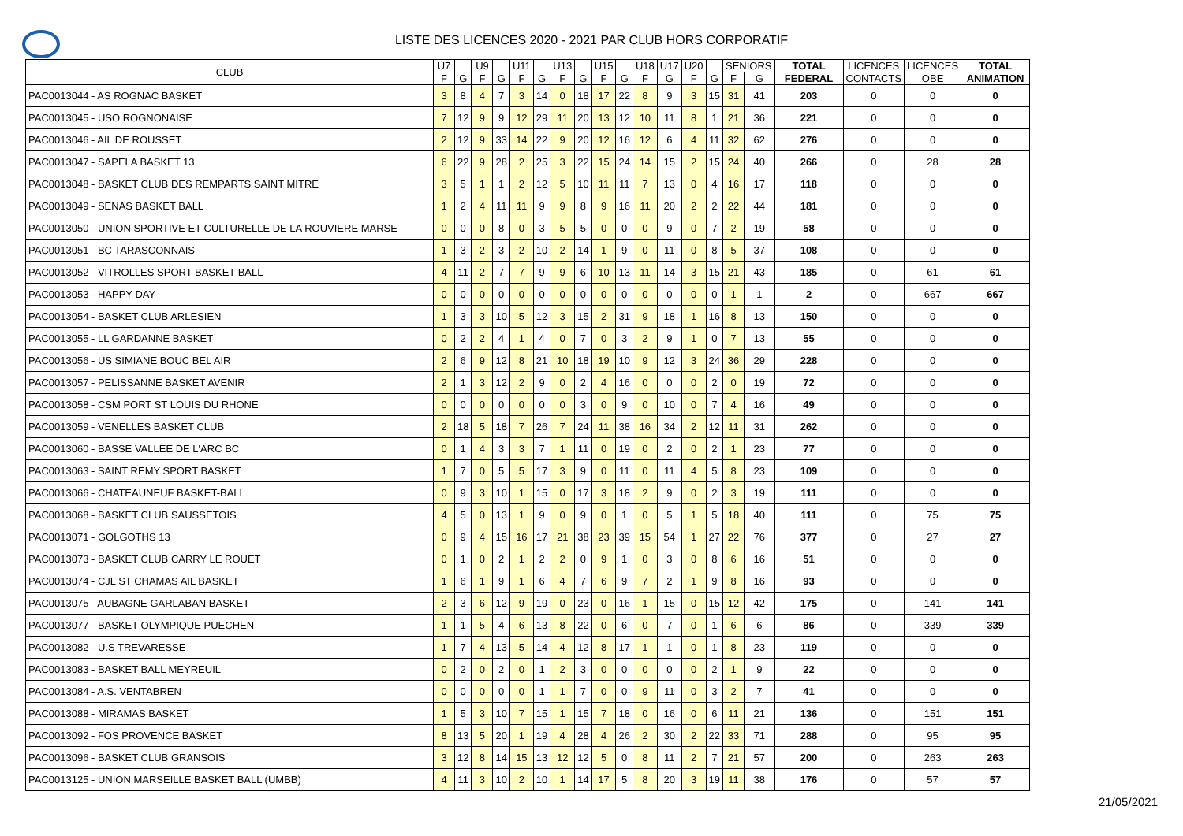LISTE DES LICENCES 2020 - 2021 PAR CLUB HORS CORPORATIF
| CLUB | U7 | | U9 | | U11 | | U13 | | U15 | | U18 | U17 | U20 | | SENIORS | | TOTAL | LICENCES | LICENCES | TOTAL |
| --- | --- | --- | --- | --- | --- | --- | --- | --- | --- | --- | --- | --- | --- | --- | --- | --- | --- | --- | --- | --- |
| | F | G | F | G | F | G | F | G | F | G | F | G | F | G | F | G | FEDERAL | CONTACTS | OBE | ANIMATION |
| PAC0013044 - AS ROGNAC BASKET | 3 | 8 | 4 | 7 | 3 | 14 | 0 | 18 | 17 | 22 | 8 | 9 | 3 | 15 | 31 | 41 | 203 | 0 | 0 | 0 |
| PAC0013045 - USO ROGNONAISE | 7 | 12 | 9 | 9 | 12 | 29 | 11 | 20 | 13 | 12 | 10 | 11 | 8 | 1 | 21 | 36 | 221 | 0 | 0 | 0 |
| PAC0013046 - AIL DE ROUSSET | 2 | 12 | 9 | 33 | 14 | 22 | 9 | 20 | 12 | 16 | 12 | 6 | 4 | 11 | 32 | 62 | 276 | 0 | 0 | 0 |
| PAC0013047 - SAPELA BASKET 13 | 6 | 22 | 9 | 28 | 2 | 25 | 3 | 22 | 15 | 24 | 14 | 15 | 2 | 15 | 24 | 40 | 266 | 0 | 28 | 28 |
| PAC0013048 - BASKET CLUB DES REMPARTS SAINT MITRE | 3 | 5 | 1 | 1 | 2 | 12 | 5 | 10 | 11 | 11 | 7 | 13 | 0 | 4 | 16 | 17 | 118 | 0 | 0 | 0 |
| PAC0013049 - SENAS BASKET BALL | 1 | 2 | 4 | 11 | 11 | 9 | 9 | 8 | 9 | 16 | 11 | 20 | 2 | 2 | 22 | 44 | 181 | 0 | 0 | 0 |
| PAC0013050 - UNION SPORTIVE ET CULTURELLE DE LA ROUVIERE MARSE | 0 | 0 | 0 | 8 | 0 | 3 | 5 | 5 | 0 | 0 | 0 | 9 | 0 | 7 | 2 | 19 | 58 | 0 | 0 | 0 |
| PAC0013051 - BC TARASCONNAIS | 1 | 3 | 2 | 3 | 2 | 10 | 2 | 14 | 1 | 9 | 0 | 11 | 0 | 8 | 5 | 37 | 108 | 0 | 0 | 0 |
| PAC0013052 - VITROLLES SPORT BASKET BALL | 4 | 11 | 2 | 7 | 7 | 9 | 9 | 6 | 10 | 13 | 11 | 14 | 3 | 15 | 21 | 43 | 185 | 0 | 61 | 61 |
| PAC0013053 - HAPPY DAY | 0 | 0 | 0 | 0 | 0 | 0 | 0 | 0 | 0 | 0 | 0 | 0 | 0 | 0 | 1 | 1 | 2 | 0 | 667 | 667 |
| PAC0013054 - BASKET CLUB ARLESIEN | 1 | 3 | 3 | 10 | 5 | 12 | 3 | 15 | 2 | 31 | 9 | 18 | 1 | 16 | 8 | 13 | 150 | 0 | 0 | 0 |
| PAC0013055 - LL GARDANNE BASKET | 0 | 2 | 2 | 4 | 1 | 4 | 0 | 7 | 0 | 3 | 2 | 9 | 1 | 0 | 7 | 13 | 55 | 0 | 0 | 0 |
| PAC0013056 - US SIMIANE BOUC BEL AIR | 2 | 6 | 9 | 12 | 8 | 21 | 10 | 18 | 19 | 10 | 9 | 12 | 3 | 24 | 36 | 29 | 228 | 0 | 0 | 0 |
| PAC0013057 - PELISSANNE BASKET AVENIR | 2 | 1 | 3 | 12 | 2 | 9 | 0 | 2 | 4 | 16 | 0 | 0 | 0 | 2 | 0 | 19 | 72 | 0 | 0 | 0 |
| PAC0013058 - CSM PORT ST LOUIS DU RHONE | 0 | 0 | 0 | 0 | 0 | 0 | 0 | 3 | 0 | 9 | 0 | 10 | 0 | 7 | 4 | 16 | 49 | 0 | 0 | 0 |
| PAC0013059 - VENELLES BASKET CLUB | 2 | 18 | 5 | 18 | 7 | 26 | 7 | 24 | 11 | 38 | 16 | 34 | 2 | 12 | 11 | 31 | 262 | 0 | 0 | 0 |
| PAC0013060 - BASSE VALLEE DE L'ARC BC | 0 | 1 | 4 | 3 | 3 | 7 | 1 | 11 | 0 | 19 | 0 | 2 | 0 | 2 | 1 | 23 | 77 | 0 | 0 | 0 |
| PAC0013063 - SAINT REMY SPORT BASKET | 1 | 7 | 0 | 5 | 5 | 17 | 3 | 9 | 0 | 11 | 0 | 11 | 4 | 5 | 8 | 23 | 109 | 0 | 0 | 0 |
| PAC0013066 - CHATEAUNEUF BASKET-BALL | 0 | 9 | 3 | 10 | 1 | 15 | 0 | 17 | 3 | 18 | 2 | 9 | 0 | 2 | 3 | 19 | 111 | 0 | 0 | 0 |
| PAC0013068 - BASKET CLUB SAUSSETOIS | 4 | 5 | 0 | 13 | 1 | 9 | 0 | 9 | 0 | 1 | 0 | 5 | 1 | 5 | 18 | 40 | 111 | 0 | 75 | 75 |
| PAC0013071 - GOLGOTHS 13 | 0 | 9 | 4 | 15 | 16 | 17 | 21 | 38 | 23 | 39 | 15 | 54 | 1 | 27 | 22 | 76 | 377 | 0 | 27 | 27 |
| PAC0013073 - BASKET CLUB CARRY LE ROUET | 0 | 1 | 0 | 2 | 1 | 2 | 2 | 0 | 9 | 1 | 0 | 3 | 0 | 8 | 6 | 16 | 51 | 0 | 0 | 0 |
| PAC0013074 - CJL ST CHAMAS AIL BASKET | 1 | 6 | 1 | 9 | 1 | 6 | 4 | 7 | 6 | 9 | 7 | 2 | 1 | 9 | 8 | 16 | 93 | 0 | 0 | 0 |
| PAC0013075 - AUBAGNE GARLABAN BASKET | 2 | 3 | 6 | 12 | 9 | 19 | 0 | 23 | 0 | 16 | 1 | 15 | 0 | 15 | 12 | 42 | 175 | 0 | 141 | 141 |
| PAC0013077 - BASKET OLYMPIQUE PUECHEN | 1 | 1 | 5 | 4 | 6 | 13 | 8 | 22 | 0 | 6 | 0 | 7 | 0 | 1 | 6 | 6 | 86 | 0 | 339 | 339 |
| PAC0013082 - U.S TREVARESSE | 1 | 7 | 4 | 13 | 5 | 14 | 4 | 12 | 8 | 17 | 1 | 1 | 0 | 1 | 8 | 23 | 119 | 0 | 0 | 0 |
| PAC0013083 - BASKET BALL MEYREUIL | 0 | 2 | 0 | 2 | 0 | 1 | 2 | 3 | 0 | 0 | 0 | 0 | 0 | 2 | 1 | 9 | 22 | 0 | 0 | 0 |
| PAC0013084 - A.S. VENTABREN | 0 | 0 | 0 | 0 | 0 | 1 | 1 | 7 | 0 | 0 | 9 | 11 | 0 | 3 | 2 | 7 | 41 | 0 | 0 | 0 |
| PAC0013088 - MIRAMAS BASKET | 1 | 5 | 3 | 10 | 7 | 15 | 1 | 15 | 7 | 18 | 0 | 16 | 0 | 6 | 11 | 21 | 136 | 0 | 151 | 151 |
| PAC0013092 - FOS PROVENCE BASKET | 8 | 13 | 5 | 20 | 1 | 19 | 4 | 28 | 4 | 26 | 2 | 30 | 2 | 22 | 33 | 71 | 288 | 0 | 95 | 95 |
| PAC0013096 - BASKET CLUB GRANSOIS | 3 | 12 | 8 | 14 | 15 | 13 | 12 | 12 | 5 | 0 | 8 | 11 | 2 | 7 | 21 | 57 | 200 | 0 | 263 | 263 |
| PAC0013125 - UNION MARSEILLE BASKET BALL (UMBB) | 4 | 11 | 3 | 10 | 2 | 10 | 1 | 14 | 17 | 5 | 8 | 20 | 3 | 19 | 11 | 38 | 176 | 0 | 57 | 57 |
21/05/2021